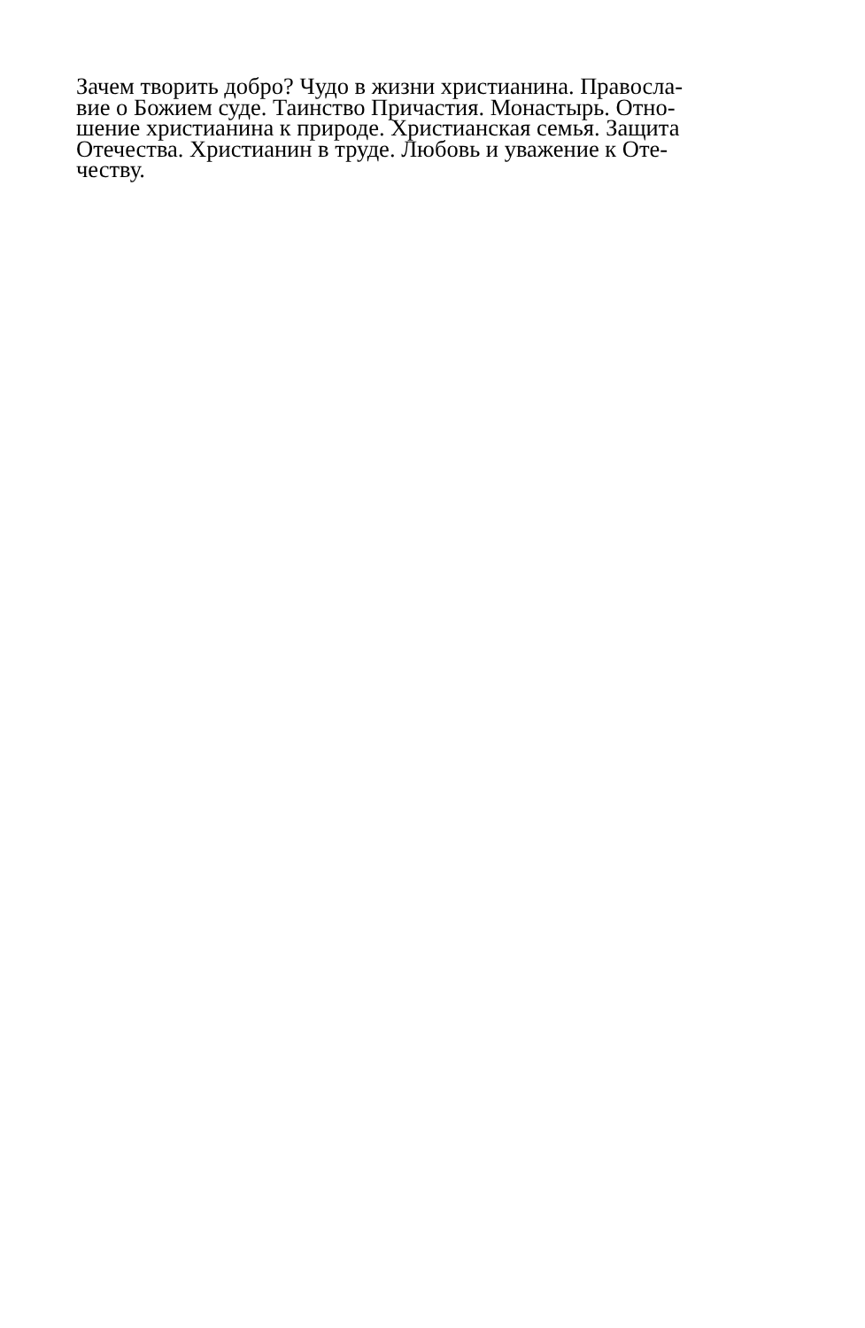Зачем творить добро? Чудо в жизни христианина. Правосла-
вие о Божием суде. Таинство Причастия. Монастырь. Отно-
шение христианина к природе. Христианская семья. Защита
Отечества. Христианин в труде. Любовь и уважение к Оте-
честву.